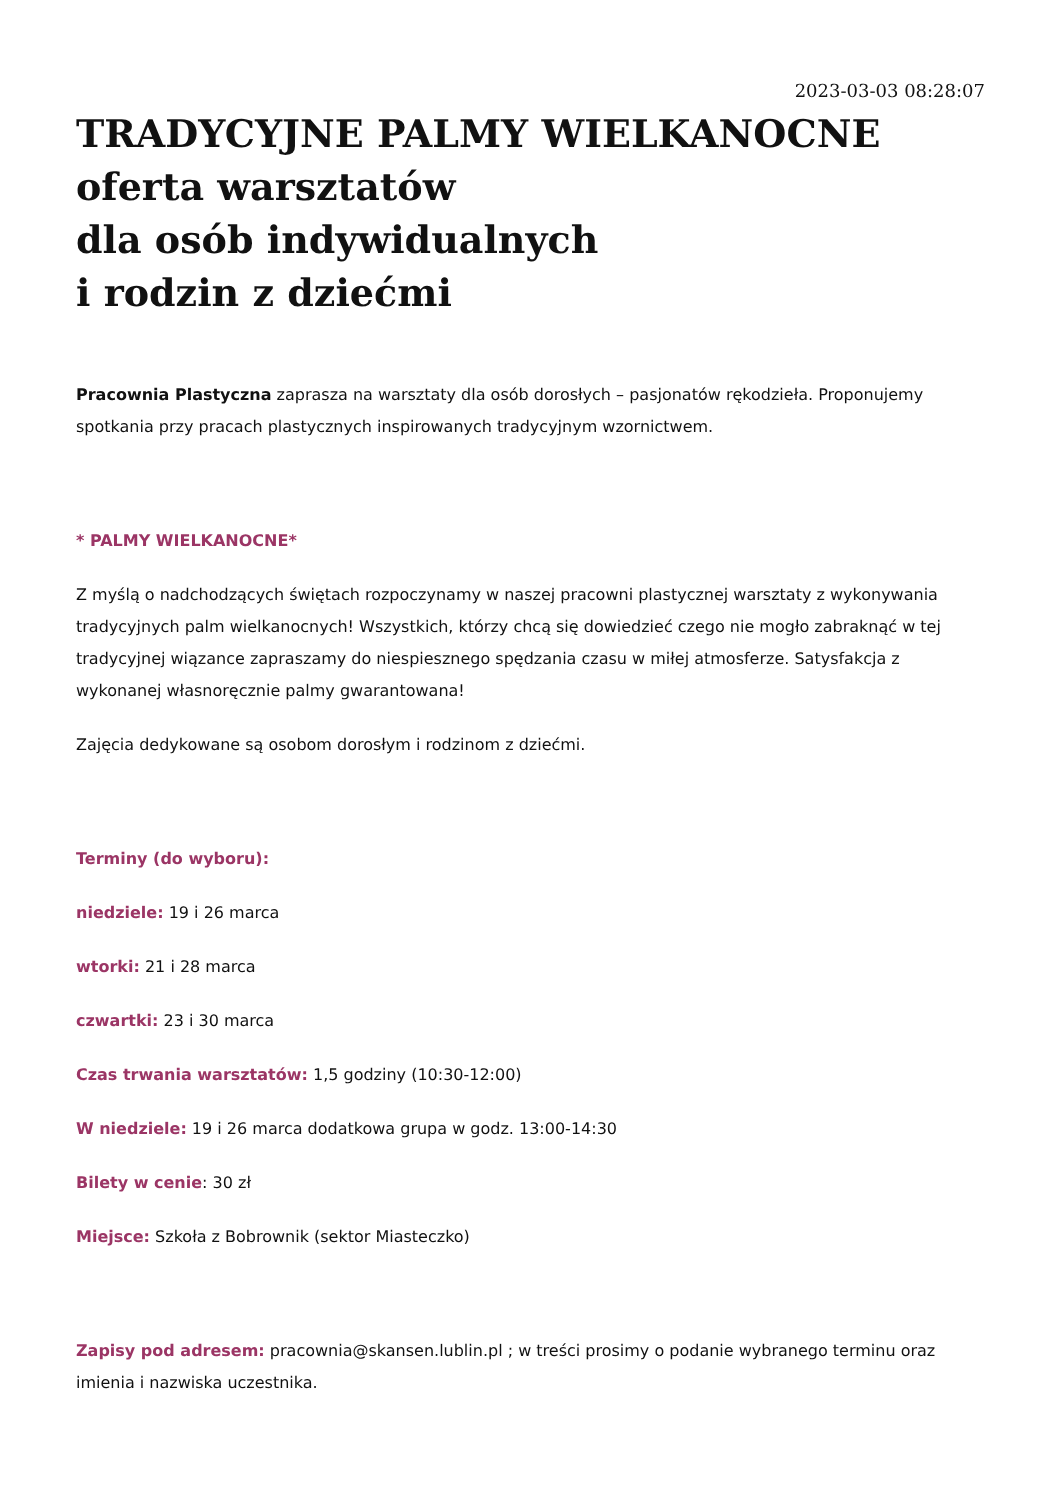2023-03-03 08:28:07
TRADYCYJNE PALMY WIELKANOCNE
oferta warsztatów
dla osób indywidualnych
i rodzin z dziećmi
Pracownia Plastyczna zaprasza na warsztaty dla osób dorosłych – pasjonatów rękodzieła. Proponujemy spotkania przy pracach plastycznych inspirowanych tradycyjnym wzornictwem.
* PALMY WIELKANOCNE*
Z myślą o nadchodzących świętach rozpoczynamy w naszej pracowni plastycznej warsztaty z wykonywania tradycyjnych palm wielkanocnych! Wszystkich, którzy chcą się dowiedzieć czego nie mogło zabraknąć w tej tradycyjnej wiązance zapraszamy do niespiesznego spędzania czasu w miłej atmosferze. Satysfakcja z wykonanej własnoręcznie palmy gwarantowana!
Zajęcia dedykowane są osobom dorosłym i rodzinom z dziećmi.
Terminy (do wyboru):
niedziele: 19 i 26 marca
wtorki: 21 i 28 marca
czwartki: 23 i 30 marca
Czas trwania warsztatów: 1,5 godziny (10:30-12:00)
W niedziele: 19 i 26 marca dodatkowa grupa w godz. 13:00-14:30
Bilety w cenie: 30 zł
Miejsce: Szkoła z Bobrownik (sektor Miasteczko)
Zapisy pod adresem: pracownia@skansen.lublin.pl ; w treści prosimy o podanie wybranego terminu oraz imienia i nazwiska uczestnika.